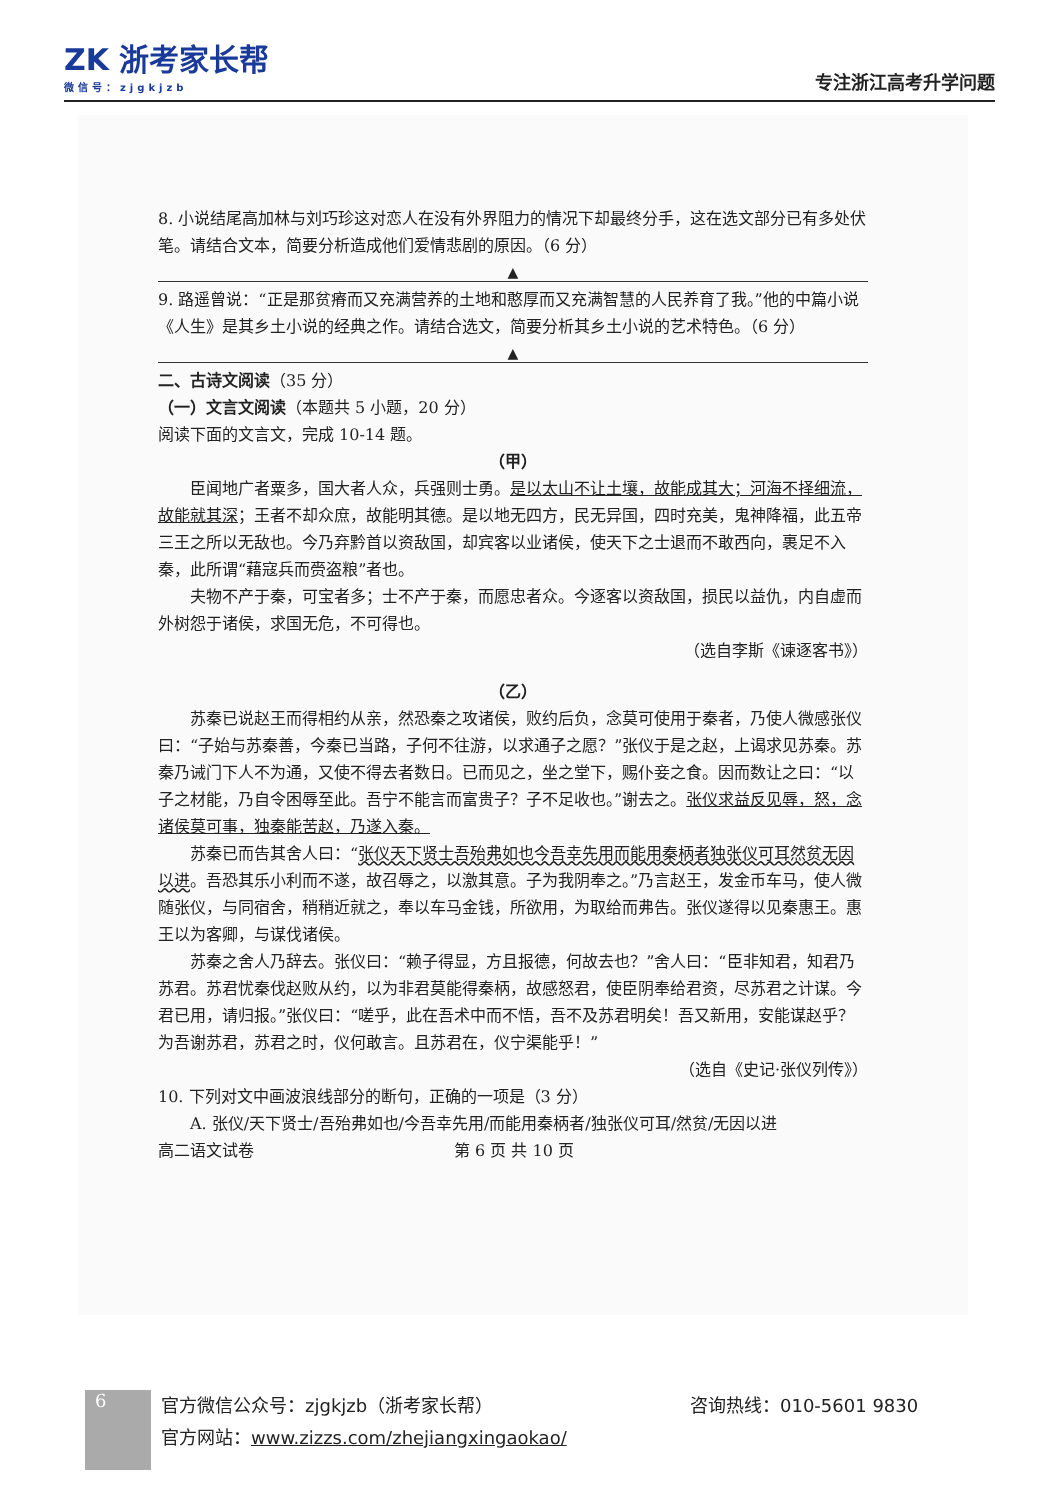ZK 浙考家长帮
微信号：zjgkjzb
专注浙江高考升学问题
8. 小说结尾高加林与刘巧珍这对恋人在没有外界阻力的情况下却最终分手，这在选文部分已有多处伏笔。请结合文本，简要分析造成他们爱情悲剧的原因。（6 分）
▲
9. 路遥曾说：“正是那贫瘠而又充满营养的土地和憨厚而又充满智慧的人民养育了我。”他的中篇小说《人生》是其乡土小说的经典之作。请结合选文，简要分析其乡土小说的艺术特色。（6 分）
▲
二、古诗文阅读（35 分）
（一）文言文阅读（本题共 5 小题，20 分）
阅读下面的文言文，完成 10-14 题。
（甲）
臣闻地广者粟多，国大者人众，兵强则士勇。是以太山不让土壤，故能成其大；河海不择细流，故能就其深；王者不却众庶，故能明其德。是以地无四方，民无异国，四时充美，鬼神降福，此五帝三王之所以无敌也。今乃弃黔首以资敌国，却宾客以业诸侯，使天下之士退而不敢西向，裹足不入秦，此所谓“藉寇兵而赍盗粮”者也。
夫物不产于秦，可宝者多；士不产于秦，而愿忠者众。今逐客以资敌国，损民以益仇，内自虚而外树怨于诸侯，求国无危，不可得也。
（选自李斯《谏逐客书》）
（乙）
苏秦已说赵王而得相约从亲，然恐秦之攻诸侯，败约后负，念莫可使用于秦者，乃使人微感张仪曰：“子始与苏秦善，今秦已当路，子何不往游，以求通子之愿？”张仪于是之赵，上谒求见苏秦。苏秦乃诫门下人不为通，又使不得去者数日。已而见之，坐之堂下，赐仆妾之食。因而数让之曰：“以子之材能，乃自令困辱至此。吾宁不能言而富贵子？子不足收也。”谢去之。张仪求益反见辱，怒，念诸侯莫可事，独秦能苦赵，乃遂入秦。
苏秦已而告其舍人曰：“张仪天下贤士吾殆弗如也今吾幸先用而能用秦柄者独张仪可耳然贫无因以进。吾恐其乐小利而不遂，故召辱之，以激其意。子为我阴奉之。”乃言赵王，发金币车马，使人微随张仪，与同宿舍，稍稍近就之，奉以车马金钱，所欲用，为取给而弗告。张仪遂得以见秦惠王。惠王以为客卿，与谋伐诸侯。
苏秦之舍人乃辞去。张仪曰：“赖子得显，方且报德，何故去也？”舍人曰：“臣非知君，知君乃苏君。苏君忧秦伐赵败从约，以为非君莫能得秦柄，故感怒君，使臣阴奉给君资，尽苏君之计谋。今君已用，请归报。”张仪曰：“嗟乎，此在吾术中而不悟，吾不及苏君明矣！吾又新用，安能谋赵乎？为吾谢苏君，苏君之时，仪何敢言。且苏君在，仪宁渠能乎！”
（选自《史记·张仪列传》）
10. 下列对文中画波浪线部分的断句，正确的一项是（3 分）
A. 张仪/天下贤士/吾殆弗如也/今吾幸先用/而能用秦柄者/独张仪可耳/然贫/无因以进
高二语文试卷 第 6 页 共 10 页
6
官方微信公众号：zjgkjzb（浙考家长帮）
官方网站：www.zizzs.com/zhejiangxingaokao/
咨询热线：010-5601 9830